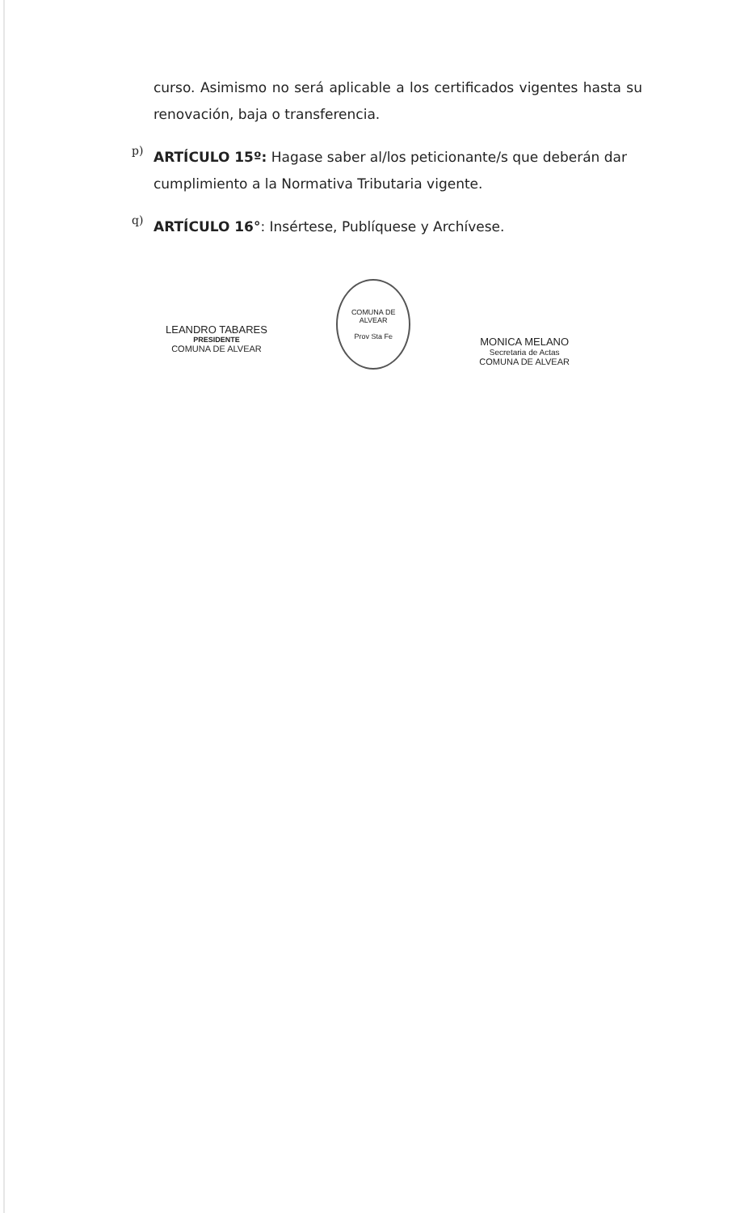curso. Asimismo no será aplicable a los certificados vigentes hasta su renovación, baja o transferencia.
p)
ARTÍCULO 15º: Hagase saber al/los peticionante/s que deberán dar cumplimiento a la Normativa Tributaria vigente.
q)
ARTÍCULO 16°: Insértese, Publíquese y Archívese.
LEANDRO TABARES
PRESIDENTE
COMUNA DE ALVEAR
COMUNA DE ALVEAR
Prov Sta Fe
MONICA MELANO
Secretaria de Actas
COMUNA DE ALVEAR